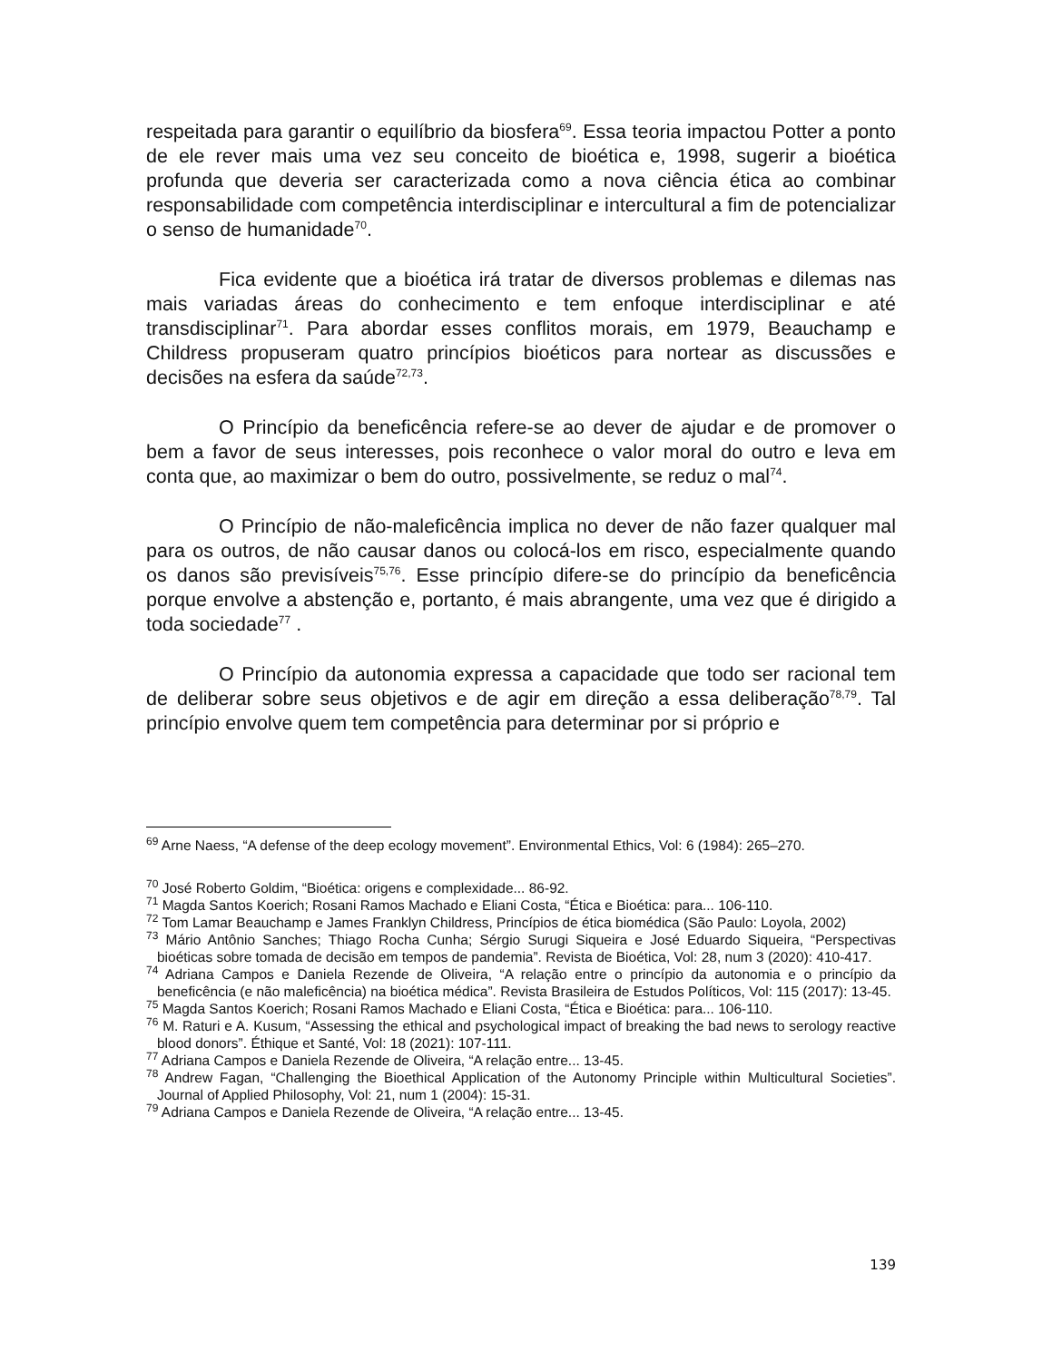respeitada para garantir o equilíbrio da biosfera<sup>69</sup>. Essa teoria impactou Potter a ponto de ele rever mais uma vez seu conceito de bioética e, 1998, sugerir a bioética profunda que deveria ser caracterizada como a nova ciência ética ao combinar responsabilidade com competência interdisciplinar e intercultural a fim de potencializar o senso de humanidade<sup>70</sup>.
Fica evidente que a bioética irá tratar de diversos problemas e dilemas nas mais variadas áreas do conhecimento e tem enfoque interdisciplinar e até transdisciplinar<sup>71</sup>. Para abordar esses conflitos morais, em 1979, Beauchamp e Childress propuseram quatro princípios bioéticos para nortear as discussões e decisões na esfera da saúde<sup>72,73</sup>.
O Princípio da beneficência refere-se ao dever de ajudar e de promover o bem a favor de seus interesses, pois reconhece o valor moral do outro e leva em conta que, ao maximizar o bem do outro, possivelmente, se reduz o mal<sup>74</sup>.
O Princípio de não-maleficência implica no dever de não fazer qualquer mal para os outros, de não causar danos ou colocá-los em risco, especialmente quando os danos são previsíveis<sup>75,76</sup>. Esse princípio difere-se do princípio da beneficência porque envolve a abstenção e, portanto, é mais abrangente, uma vez que é dirigido a toda sociedade<sup>77</sup> .
O Princípio da autonomia expressa a capacidade que todo ser racional tem de deliberar sobre seus objetivos e de agir em direção a essa deliberação<sup>78,79</sup>. Tal princípio envolve quem tem competência para determinar por si próprio e
<sup>69</sup> Arne Naess, “A defense of the deep ecology movement”. Environmental Ethics, Vol: 6 (1984): 265–270.
<sup>70</sup> José Roberto Goldim, “Bioética: origens e complexidade... 86-92.
<sup>71</sup> Magda Santos Koerich; Rosani Ramos Machado e Eliani Costa, “Ética e Bioética: para... 106-110.
<sup>72</sup> Tom Lamar Beauchamp e James Franklyn Childress, Princípios de ética biomédica (São Paulo: Loyola, 2002)
<sup>73</sup> Mário Antônio Sanches; Thiago Rocha Cunha; Sérgio Surugi Siqueira e José Eduardo Siqueira, “Perspectivas bioéticas sobre tomada de decisão em tempos de pandemia”. Revista de Bioética, Vol: 28, num 3 (2020): 410-417.
<sup>74</sup> Adriana Campos e Daniela Rezende de Oliveira, “A relação entre o princípio da autonomia e o princípio da beneficência (e não maleficência) na bioética médica”. Revista Brasileira de Estudos Políticos, Vol: 115 (2017): 13-45.
<sup>75</sup> Magda Santos Koerich; Rosani Ramos Machado e Eliani Costa, “Ética e Bioética: para... 106-110.
<sup>76</sup> M. Raturi e A. Kusum, “Assessing the ethical and psychological impact of breaking the bad news to serology reactive blood donors”. Éthique et Santé, Vol: 18 (2021): 107-111.
<sup>77</sup> Adriana Campos e Daniela Rezende de Oliveira, “A relação entre... 13-45.
<sup>78</sup> Andrew Fagan, “Challenging the Bioethical Application of the Autonomy Principle within Multicultural Societies”. Journal of Applied Philosophy, Vol: 21, num 1 (2004): 15-31.
<sup>79</sup> Adriana Campos e Daniela Rezende de Oliveira, “A relação entre... 13-45.
139